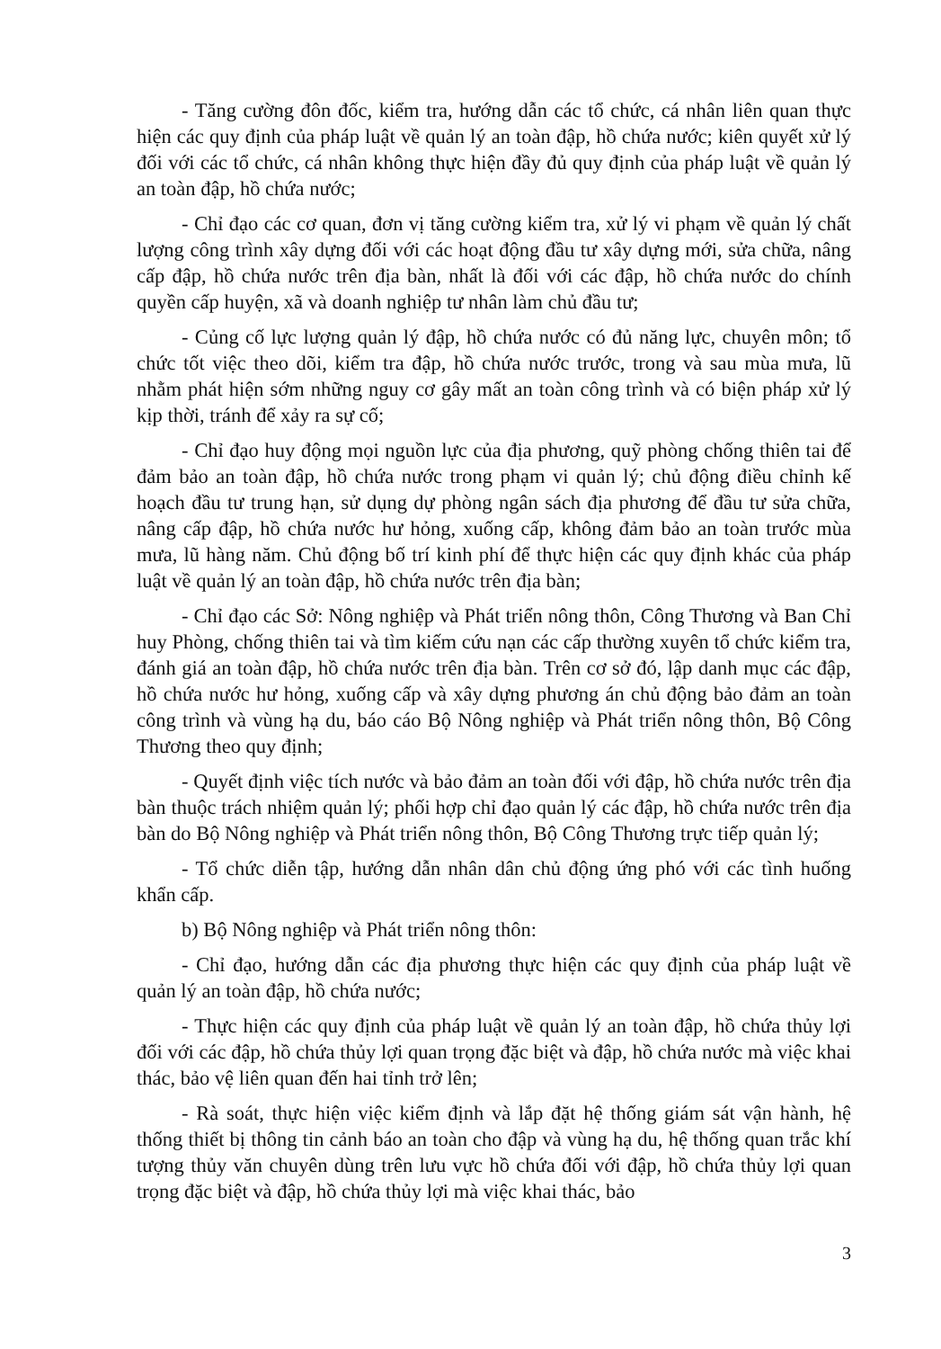- Tăng cường đôn đốc, kiểm tra, hướng dẫn các tổ chức, cá nhân liên quan thực hiện các quy định của pháp luật về quản lý an toàn đập, hồ chứa nước; kiên quyết xử lý đối với các tổ chức, cá nhân không thực hiện đầy đủ quy định của pháp luật về quản lý an toàn đập, hồ chứa nước;
- Chỉ đạo các cơ quan, đơn vị tăng cường kiểm tra, xử lý vi phạm về quản lý chất lượng công trình xây dựng đối với các hoạt động đầu tư xây dựng mới, sửa chữa, nâng cấp đập, hồ chứa nước trên địa bàn, nhất là đối với các đập, hồ chứa nước do chính quyền cấp huyện, xã và doanh nghiệp tư nhân làm chủ đầu tư;
- Củng cố lực lượng quản lý đập, hồ chứa nước có đủ năng lực, chuyên môn; tổ chức tốt việc theo dõi, kiểm tra đập, hồ chứa nước trước, trong và sau mùa mưa, lũ nhằm phát hiện sớm những nguy cơ gây mất an toàn công trình và có biện pháp xử lý kịp thời, tránh để xảy ra sự cố;
- Chỉ đạo huy động mọi nguồn lực của địa phương, quỹ phòng chống thiên tai để đảm bảo an toàn đập, hồ chứa nước trong phạm vi quản lý; chủ động điều chỉnh kế hoạch đầu tư trung hạn, sử dụng dự phòng ngân sách địa phương để đầu tư sửa chữa, nâng cấp đập, hồ chứa nước hư hỏng, xuống cấp, không đảm bảo an toàn trước mùa mưa, lũ hàng năm. Chủ động bố trí kinh phí để thực hiện các quy định khác của pháp luật về quản lý an toàn đập, hồ chứa nước trên địa bàn;
- Chỉ đạo các Sở: Nông nghiệp và Phát triển nông thôn, Công Thương và Ban Chỉ huy Phòng, chống thiên tai và tìm kiếm cứu nạn các cấp thường xuyên tổ chức kiểm tra, đánh giá an toàn đập, hồ chứa nước trên địa bàn. Trên cơ sở đó, lập danh mục các đập, hồ chứa nước hư hỏng, xuống cấp và xây dựng phương án chủ động bảo đảm an toàn công trình và vùng hạ du, báo cáo Bộ Nông nghiệp và Phát triển nông thôn, Bộ Công Thương theo quy định;
- Quyết định việc tích nước và bảo đảm an toàn đối với đập, hồ chứa nước trên địa bàn thuộc trách nhiệm quản lý; phối hợp chỉ đạo quản lý các đập, hồ chứa nước trên địa bàn do Bộ Nông nghiệp và Phát triển nông thôn, Bộ Công Thương trực tiếp quản lý;
- Tổ chức diễn tập, hướng dẫn nhân dân chủ động ứng phó với các tình huống khẩn cấp.
b) Bộ Nông nghiệp và Phát triển nông thôn:
- Chỉ đạo, hướng dẫn các địa phương thực hiện các quy định của pháp luật về quản lý an toàn đập, hồ chứa nước;
- Thực hiện các quy định của pháp luật về quản lý an toàn đập, hồ chứa thủy lợi đối với các đập, hồ chứa thủy lợi quan trọng đặc biệt và đập, hồ chứa nước mà việc khai thác, bảo vệ liên quan đến hai tỉnh trở lên;
- Rà soát, thực hiện việc kiểm định và lắp đặt hệ thống giám sát vận hành, hệ thống thiết bị thông tin cảnh báo an toàn cho đập và vùng hạ du, hệ thống quan trắc khí tượng thủy văn chuyên dùng trên lưu vực hồ chứa đối với đập, hồ chứa thủy lợi quan trọng đặc biệt và đập, hồ chứa thủy lợi mà việc khai thác, bảo
3